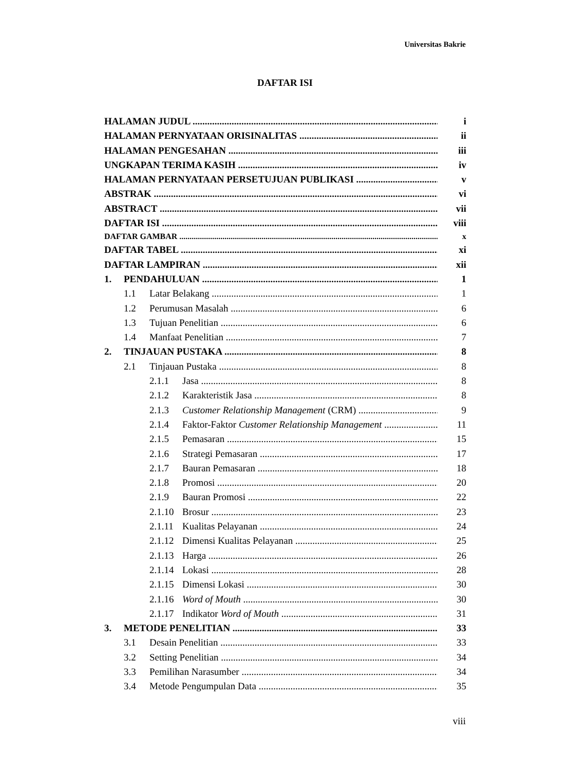Universitas Bakrie
DAFTAR ISI
HALAMAN JUDUL i
HALAMAN PERNYATAAN ORISINALITAS ii
HALAMAN PENGESAHAN iii
UNGKAPAN TERIMA KASIH iv
HALAMAN PERNYATAAN PERSETUJUAN PUBLIKASI v
ABSTRAK vi
ABSTRACT vii
DAFTAR ISI viii
DAFTAR GAMBAR x
DAFTAR TABEL xi
DAFTAR LAMPIRAN xii
1. PENDAHULUAN 1
1.1 Latar Belakang 1
1.2 Perumusan Masalah 6
1.3 Tujuan Penelitian 6
1.4 Manfaat Penelitian 7
2. TINJAUAN PUSTAKA 8
2.1 Tinjauan Pustaka 8
2.1.1 Jasa 8
2.1.2 Karakteristik Jasa 8
2.1.3 Customer Relationship Management (CRM) 9
2.1.4 Faktor-Faktor Customer Relationship Management 11
2.1.5 Pemasaran 15
2.1.6 Strategi Pemasaran 17
2.1.7 Bauran Pemasaran 18
2.1.8 Promosi 20
2.1.9 Bauran Promosi 22
2.1.10 Brosur 23
2.1.11 Kualitas Pelayanan 24
2.1.12 Dimensi Kualitas Pelayanan 25
2.1.13 Harga 26
2.1.14 Lokasi 28
2.1.15 Dimensi Lokasi 30
2.1.16 Word of Mouth 30
2.1.17 Indikator Word of Mouth 31
3. METODE PENELITIAN 33
3.1 Desain Penelitian 33
3.2 Setting Penelitian 34
3.3 Pemilihan Narasumber 34
3.4 Metode Pengumpulan Data 35
viii